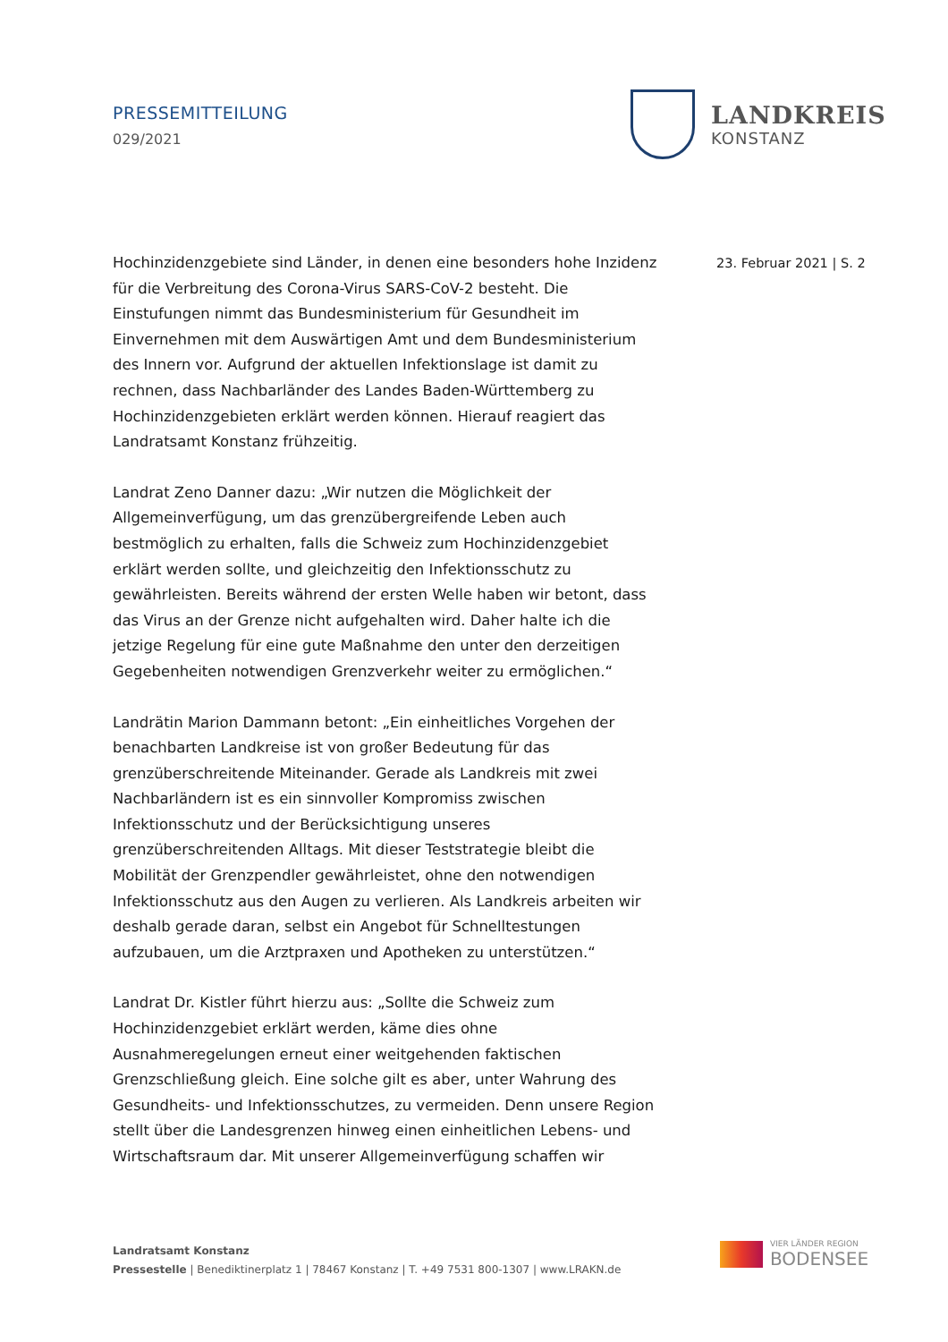PRESSEMITTEILUNG
029/2021
LANDKREIS
KONSTANZ
Hochinzidenzgebiete sind Länder, in denen eine besonders hohe Inzidenz für die Verbreitung des Corona-Virus SARS-CoV-2 besteht. Die Einstufungen nimmt das Bundesministerium für Gesundheit im Einvernehmen mit dem Auswärtigen Amt und dem Bundesministerium des Innern vor. Aufgrund der aktuellen Infektionslage ist damit zu rechnen, dass Nachbarländer des Landes Baden-Württemberg zu Hochinzidenzgebieten erklärt werden können. Hierauf reagiert das Landratsamt Konstanz frühzeitig.
Landrat Zeno Danner dazu: „Wir nutzen die Möglichkeit der Allgemeinverfügung, um das grenzübergreifende Leben auch bestmöglich zu erhalten, falls die Schweiz zum Hochinzidenzgebiet erklärt werden sollte, und gleichzeitig den Infektionsschutz zu gewährleisten. Bereits während der ersten Welle haben wir betont, dass das Virus an der Grenze nicht aufgehalten wird. Daher halte ich die jetzige Regelung für eine gute Maßnahme den unter den derzeitigen Gegebenheiten notwendigen Grenzverkehr weiter zu ermöglichen.“
Landrätin Marion Dammann betont: „Ein einheitliches Vorgehen der benachbarten Landkreise ist von großer Bedeutung für das grenzüberschreitende Miteinander. Gerade als Landkreis mit zwei Nachbarländern ist es ein sinnvoller Kompromiss zwischen Infektionsschutz und der Berücksichtigung unseres grenzüberschreitenden Alltags. Mit dieser Teststrategie bleibt die Mobilität der Grenzpendler gewährleistet, ohne den notwendigen Infektionsschutz aus den Augen zu verlieren. Als Landkreis arbeiten wir deshalb gerade daran, selbst ein Angebot für Schnelltestungen aufzubauen, um die Arztpraxen und Apotheken zu unterstützen.“
Landrat Dr. Kistler führt hierzu aus: „Sollte die Schweiz zum Hochinzidenzgebiet erklärt werden, käme dies ohne Ausnahmeregelungen erneut einer weitgehenden faktischen Grenzschließung gleich. Eine solche gilt es aber, unter Wahrung des Gesundheits- und Infektionsschutzes, zu vermeiden. Denn unsere Region stellt über die Landesgrenzen hinweg einen einheitlichen Lebens- und Wirtschaftsraum dar. Mit unserer Allgemeinverfügung schaffen wir
23. Februar 2021 | S. 2
Landratsamt Konstanz
Pressestelle | Benediktinerplatz 1 | 78467 Konstanz | T. +49 7531 800-1307 | www.LRAKN.de
VIER LÄNDER REGION
BODENSEE